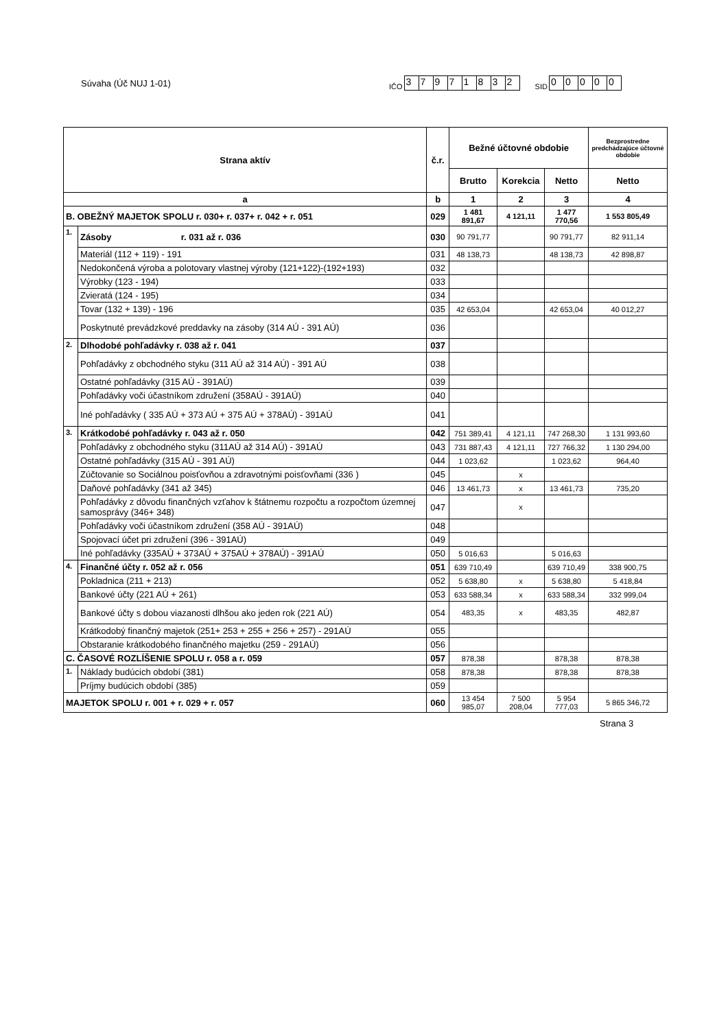Súvaha (Úč NUJ 1-01)
IČO
37971832
SID
00000
| Strana aktív | | č.r. | Bežné účtovné obdobie | | | Bezprostredne predchádzajúce účtovné obdobie |
| --- | --- | --- | --- | --- | --- | --- |
| | | | Brutto | Korekcia | Netto | Netto |
| a | | b | 1 | 2 | 3 | 4 |
| B. OBEŽNÝ MAJETOK SPOLU r. 030+ r. 037+ r. 042 + r. 051 | | 029 | 1 481 891,67 | 4 121,11 | 1 477 770,56 | 1 553 805,49 |
| 1. | Zásoby r. 031 až r. 036 | 030 | 90 791,77 | | 90 791,77 | 82 911,14 |
| | Materiál (112 + 119) - 191 | 031 | 48 138,73 | | 48 138,73 | 42 898,87 |
| | Nedokončená výroba a polotovary vlastnej výroby (121+122)-(192+193) | 032 | | | | |
| | Výrobky (123 - 194) | 033 | | | | |
| | Zvieratá (124 - 195) | 034 | | | | |
| | Tovar (132 + 139) - 196 | 035 | 42 653,04 | | 42 653,04 | 40 012,27 |
| | Poskytnuté prevádzkové preddavky na zásoby (314 AÚ - 391 AÚ) | 036 | | | | |
| 2. | Dlhodobé pohľadávky r. 038 až r. 041 | 037 | | | | |
| | Pohľadávky z obchodného styku (311 AÚ až 314 AÚ) - 391 AÚ | 038 | | | | |
| | Ostatné pohľadávky (315 AÚ - 391AÚ) | 039 | | | | |
| | Pohľadávky voči účastníkom združení (358AÚ - 391AÚ) | 040 | | | | |
| | Iné pohľadávky ( 335 AÚ + 373 AÚ + 375 AÚ + 378AÚ) - 391AÚ | 041 | | | | |
| 3. | Krátkodobé pohľadávky r. 043 až r. 050 | 042 | 751 389,41 | 4 121,11 | 747 268,30 | 1 131 993,60 |
| | Pohľadávky z obchodného styku (311AÚ až 314 AÚ) - 391AÚ | 043 | 731 887,43 | 4 121,11 | 727 766,32 | 1 130 294,00 |
| | Ostatné pohľadávky (315 AÚ - 391 AÚ) | 044 | 1 023,62 | | 1 023,62 | 964,40 |
| | Zúčtovanie so Sociálnou poisťovňou a zdravotnými poisťovňami (336 ) | 045 | | x | | |
| | Daňové pohľadávky (341 až 345) | 046 | 13 461,73 | x | 13 461,73 | 735,20 |
| | Pohľadávky z dôvodu finančných vzťahov k štátnemu rozpočtu a rozpočtom územnej samosprávy (346+ 348) | 047 | | x | | |
| | Pohľadávky voči účastníkom združení (358 AÚ - 391AÚ) | 048 | | | | |
| | Spojovací účet pri združení (396 - 391AÚ) | 049 | | | | |
| | Iné pohľadávky (335AÚ + 373AÚ + 375AÚ + 378AÚ) - 391AÚ | 050 | 5 016,63 | | 5 016,63 | |
| 4. | Finančné účty r. 052 až r. 056 | 051 | 639 710,49 | | 639 710,49 | 338 900,75 |
| | Pokladnica (211 + 213) | 052 | 5 638,80 | x | 5 638,80 | 5 418,84 |
| | Bankové účty (221 AÚ + 261) | 053 | 633 588,34 | x | 633 588,34 | 332 999,04 |
| | Bankové účty s dobou viazanosti dlhšou ako jeden rok (221 AÚ) | 054 | 483,35 | x | 483,35 | 482,87 |
| | Krátkodobý finančný majetok (251+ 253 + 255 + 256 + 257) - 291AÚ | 055 | | | | |
| | Obstaranie krátkodobého finančného majetku (259 - 291AÚ) | 056 | | | | |
| C. ČASOVÉ ROZLÍŠENIE SPOLU r. 058 a r. 059 | | 057 | 878,38 | | 878,38 | 878,38 |
| 1. | Náklady budúcich období (381) | 058 | 878,38 | | 878,38 | 878,38 |
| | Príjmy budúcich období (385) | 059 | | | | |
| MAJETOK SPOLU r. 001 + r. 029 + r. 057 | | 060 | 13 454 985,07 | 7 500 208,04 | 5 954 777,03 | 5 865 346,72 |
Strana 3